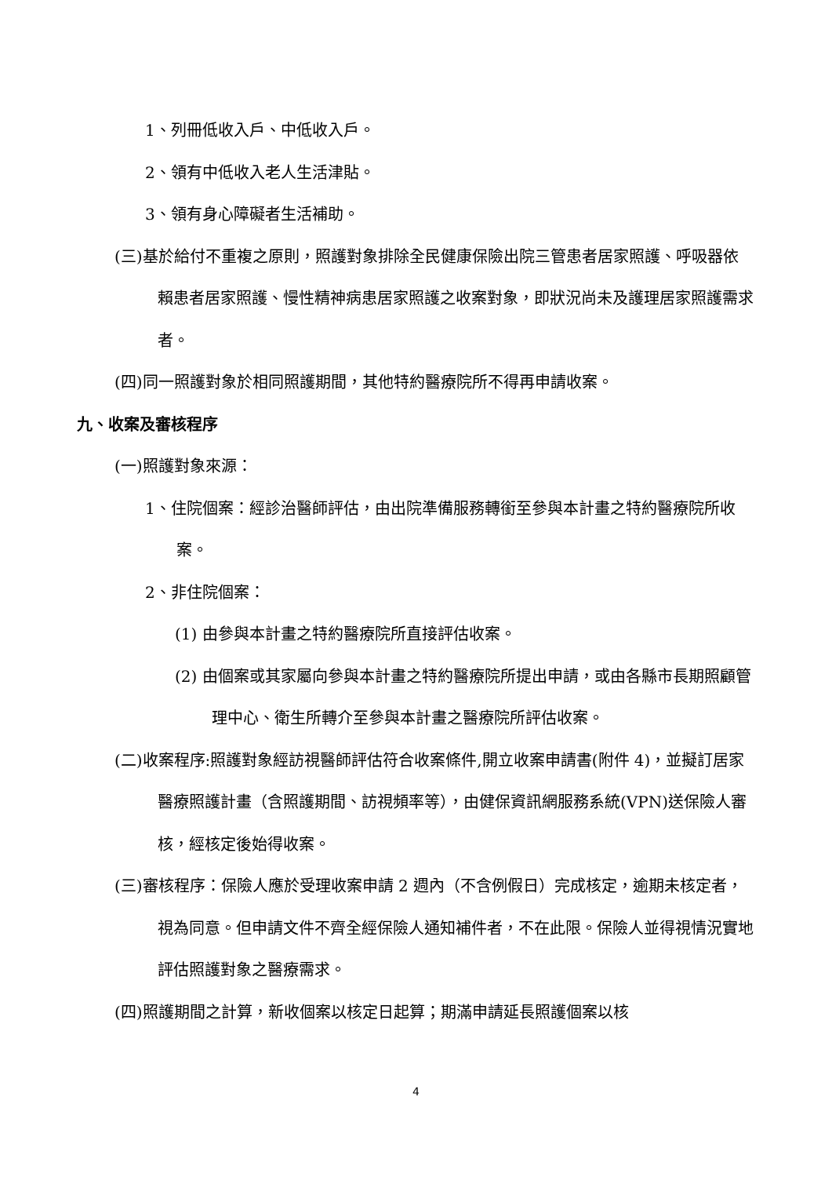1、列冊低收入戶、中低收入戶。
2、領有中低收入老人生活津貼。
3、領有身心障礙者生活補助。
(三)基於給付不重複之原則，照護對象排除全民健康保險出院三管患者居家照護、呼吸器依賴患者居家照護、慢性精神病患居家照護之收案對象，即狀況尚未及護理居家照護需求者。
(四)同一照護對象於相同照護期間，其他特約醫療院所不得再申請收案。
九、收案及審核程序
(一)照護對象來源：
1、住院個案：經診治醫師評估，由出院準備服務轉銜至參與本計畫之特約醫療院所收案。
2、非住院個案：
(1) 由參與本計畫之特約醫療院所直接評估收案。
(2) 由個案或其家屬向參與本計畫之特約醫療院所提出申請，或由各縣市長期照顧管理中心、衛生所轉介至參與本計畫之醫療院所評估收案。
(二)收案程序:照護對象經訪視醫師評估符合收案條件,開立收案申請書(附件 4)，並擬訂居家醫療照護計畫（含照護期間、訪視頻率等），由健保資訊網服務系統(VPN)送保險人審核，經核定後始得收案。
(三)審核程序：保險人應於受理收案申請 2 週內（不含例假日）完成核定，逾期未核定者，視為同意。但申請文件不齊全經保險人通知補件者，不在此限。保險人並得視情況實地評估照護對象之醫療需求。
(四)照護期間之計算，新收個案以核定日起算；期滿申請延長照護個案以核
4